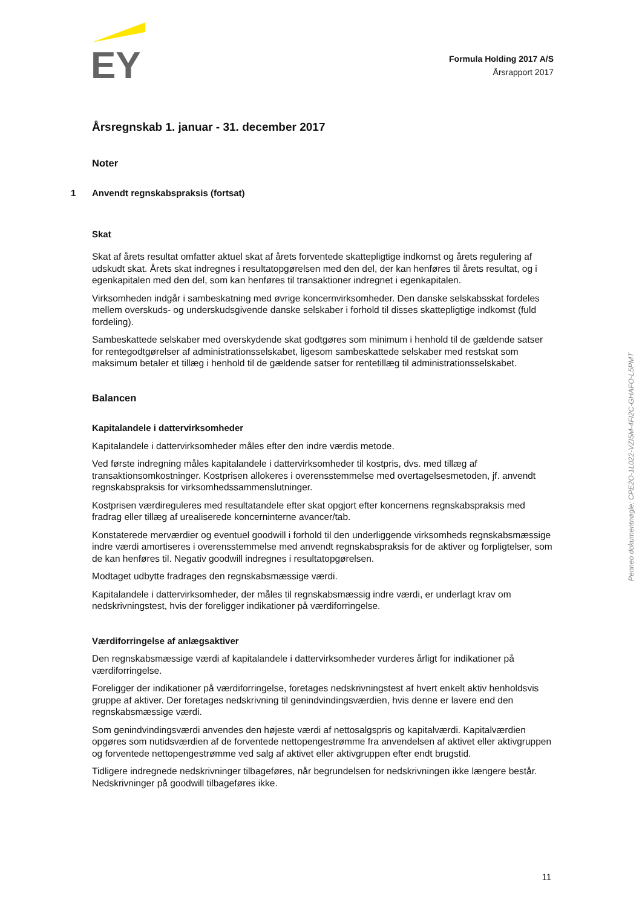EY
Formula Holding 2017 A/S
Årsrapport 2017
Årsregnskab 1. januar - 31. december 2017
Noter
1 Anvendt regnskabspraksis (fortsat)
Skat
Skat af årets resultat omfatter aktuel skat af årets forventede skattepligtige indkomst og årets regulering af udskudt skat. Årets skat indregnes i resultatopgørelsen med den del, der kan henføres til årets resultat, og i egenkapitalen med den del, som kan henføres til transaktioner indregnet i egenkapitalen.
Virksomheden indgår i sambeskatning med øvrige koncernvirksomheder. Den danske selskabsskat fordeles mellem overskuds- og underskudsgivende danske selskaber i forhold til disses skattepligtige indkomst (fuld fordeling).
Sambeskattede selskaber med overskydende skat godtgøres som minimum i henhold til de gældende satser for rentegodtgørelser af administrationsselskabet, ligesom sambeskattede selskaber med restskat som maksimum betaler et tillæg i henhold til de gældende satser for rentetillæg til administrationsselskabet.
Balancen
Kapitalandele i dattervirksomheder
Kapitalandele i dattervirksomheder måles efter den indre værdis metode.
Ved første indregning måles kapitalandele i dattervirksomheder til kostpris, dvs. med tillæg af transaktionsomkostninger. Kostprisen allokeres i overensstemmelse med overtagelsesmetoden, jf. anvendt regnskabspraksis for virksomhedssammenslutninger.
Kostprisen værdireguleres med resultatandele efter skat opgjort efter koncernens regnskabspraksis med fradrag eller tillæg af urealiserede koncerninterne avancer/tab.
Konstaterede merværdier og eventuel goodwill i forhold til den underliggende virksomheds regnskabsmæssige indre værdi amortiseres i overensstemmelse med anvendt regnskabspraksis for de aktiver og forpligtelser, som de kan henføres til. Negativ goodwill indregnes i resultatopgørelsen.
Modtaget udbytte fradrages den regnskabsmæssige værdi.
Kapitalandele i dattervirksomheder, der måles til regnskabsmæssig indre værdi, er underlagt krav om nedskrivningstest, hvis der foreligger indikationer på værdiforringelse.
Værdiforringelse af anlægsaktiver
Den regnskabsmæssige værdi af kapitalandele i dattervirksomheder vurderes årligt for indikationer på værdiforringelse.
Foreligger der indikationer på værdiforringelse, foretages nedskrivningstest af hvert enkelt aktiv henholdsvis gruppe af aktiver. Der foretages nedskrivning til genindvindingsværdien, hvis denne er lavere end den regnskabsmæssige værdi.
Som genindvindingsværdi anvendes den højeste værdi af nettosalgspris og kapitalværdi. Kapitalværdien opgøres som nutidsværdien af de forventede nettopengestrømme fra anvendelsen af aktivet eller aktivgruppen og forventede nettopengestrømme ved salg af aktivet eller aktivgruppen efter endt brugstid.
Tidligere indregnede nedskrivninger tilbageføres, når begrundelsen for nedskrivningen ikke længere består. Nedskrivninger på goodwill tilbageføres ikke.
Penneo dokumentnøgle: CPE2O-1L022-VZI5M-4FI2C-GHAFO-L5PMT
11